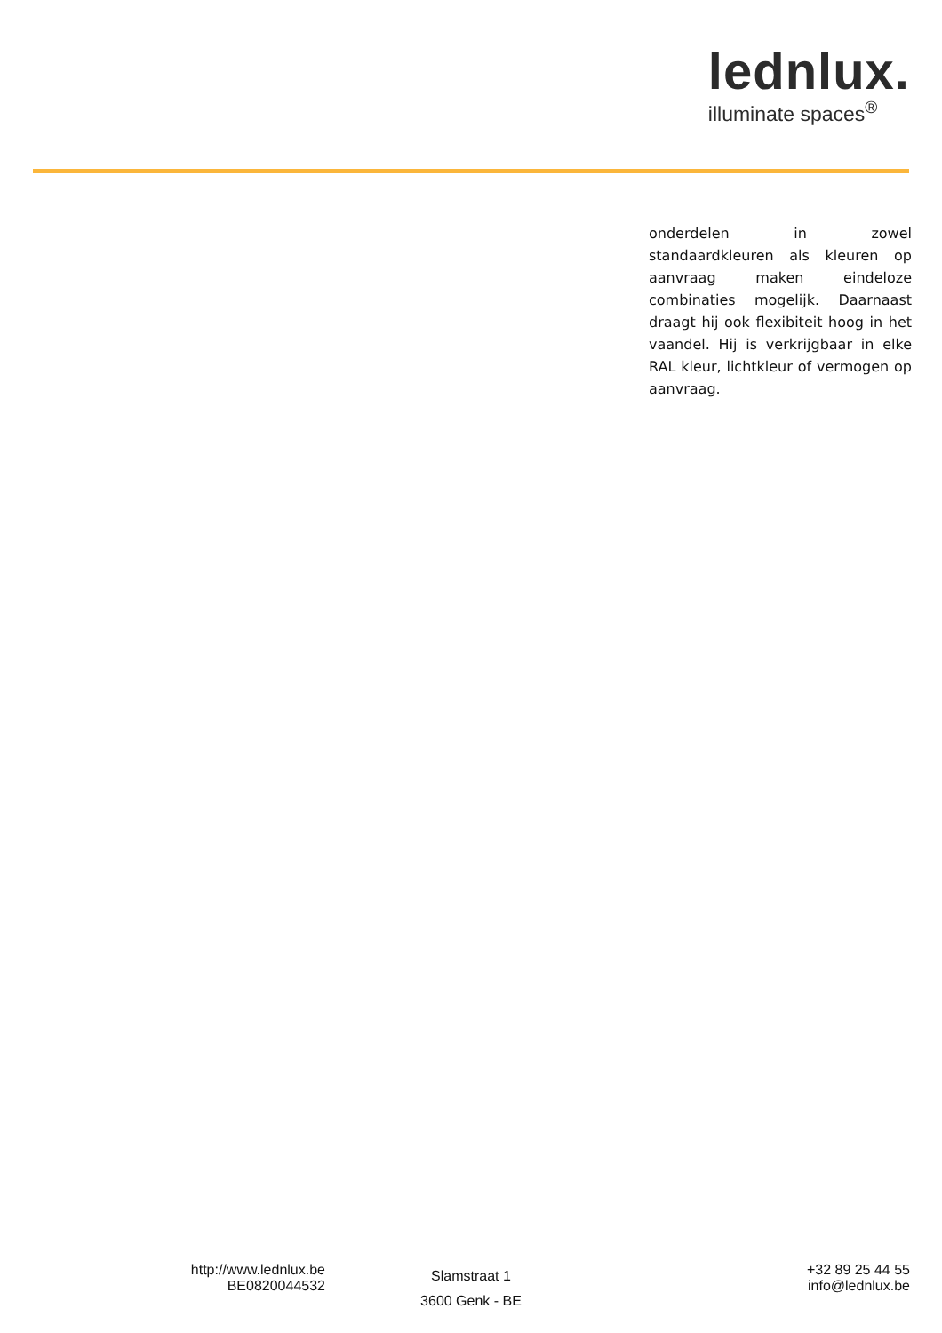lednlux.
illuminate spaces<sup>®</sup>
onderdelen in zowel standaardkleuren als kleuren op aanvraag maken eindeloze combinaties mogelijk. Daarnaast draagt hij ook flexibiteit hoog in het vaandel. Hij is verkrijgbaar in elke RAL kleur, lichtkleur of vermogen op aanvraag.
http://www.lednlux.be
BE0820044532
Slamstraat 1
3600 Genk - BE
+32 89 25 44 55
info@lednlux.be